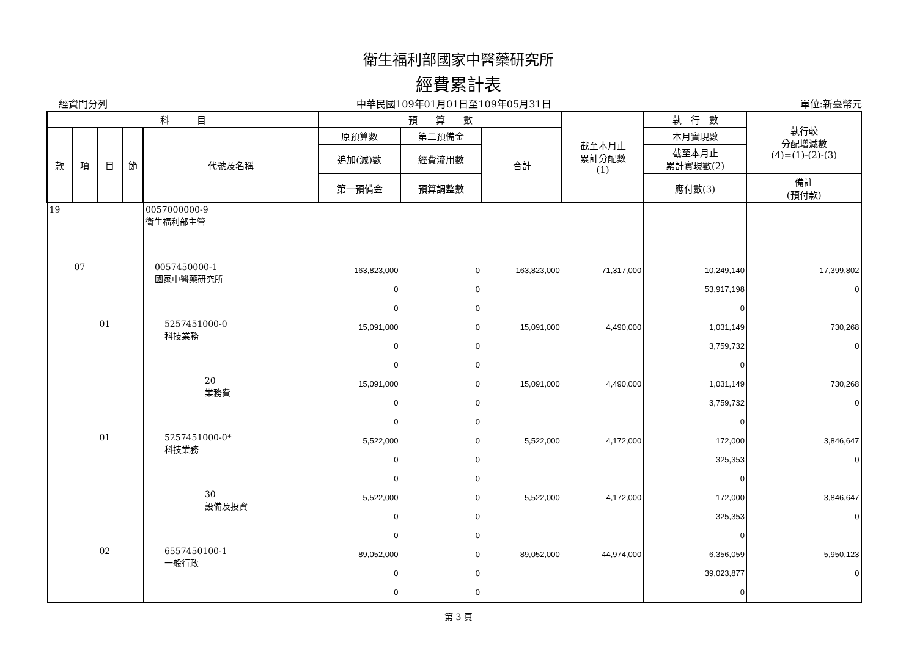衛生福利部國家中醫藥研究所
經費累計表
經資門分列 中華民國109年01月01日至109年05月31日 單位:新臺幣元
| 科 目 | | | | | 預 算 數 | | | 截至本月止 累計分配數 (1) | 執 行 數 | 執行較 分配增減數 (4)=(1)-(2)-(3) |
| --- | --- | --- | --- | --- | --- | --- | --- | --- | --- | --- |
| 款 | 項 | 目 | 節 | 代號及名稱 | 原預算數 | 第二預備金 | 合計 | | 本月實現數 | |
| | | | | | 追加(減)數 | 經費流用數 | | | 截至本月止 累計實現數(2) | |
| | | | | | 第一預備金 | 預算調整數 | | | 應付數(3) | 備註 (預付款) |
| 19 | | | | 0057000000-9 衛生福利部主管 | | | | | | |
| | 07 | | | 0057450000-1 國家中醫藥研究所 | 163,823,000 0 0 | 0 0 0 | 163,823,000 | 71,317,000 | 10,249,140 53,917,198 0 | 17,399,802 0 |
| | | 01 | | 5257451000-0 科技業務 | 15,091,000 0 0 | 0 0 0 | 15,091,000 | 4,490,000 | 1,031,149 3,759,732 0 | 730,268 0 |
| | | | | 20 業務費 | 15,091,000 0 0 | 0 0 0 | 15,091,000 | 4,490,000 | 1,031,149 3,759,732 0 | 730,268 0 |
| | | 01 | | 5257451000-0* 科技業務 | 5,522,000 0 0 | 0 0 0 | 5,522,000 | 4,172,000 | 172,000 325,353 0 | 3,846,647 0 |
| | | | | 30 設備及投資 | 5,522,000 0 0 | 0 0 0 | 5,522,000 | 4,172,000 | 172,000 325,353 0 | 3,846,647 0 |
| | | 02 | | 6557450100-1 一般行政 | 89,052,000 0 0 | 0 0 0 | 89,052,000 | 44,974,000 | 6,356,059 39,023,877 0 | 5,950,123 0 |
第 3 頁